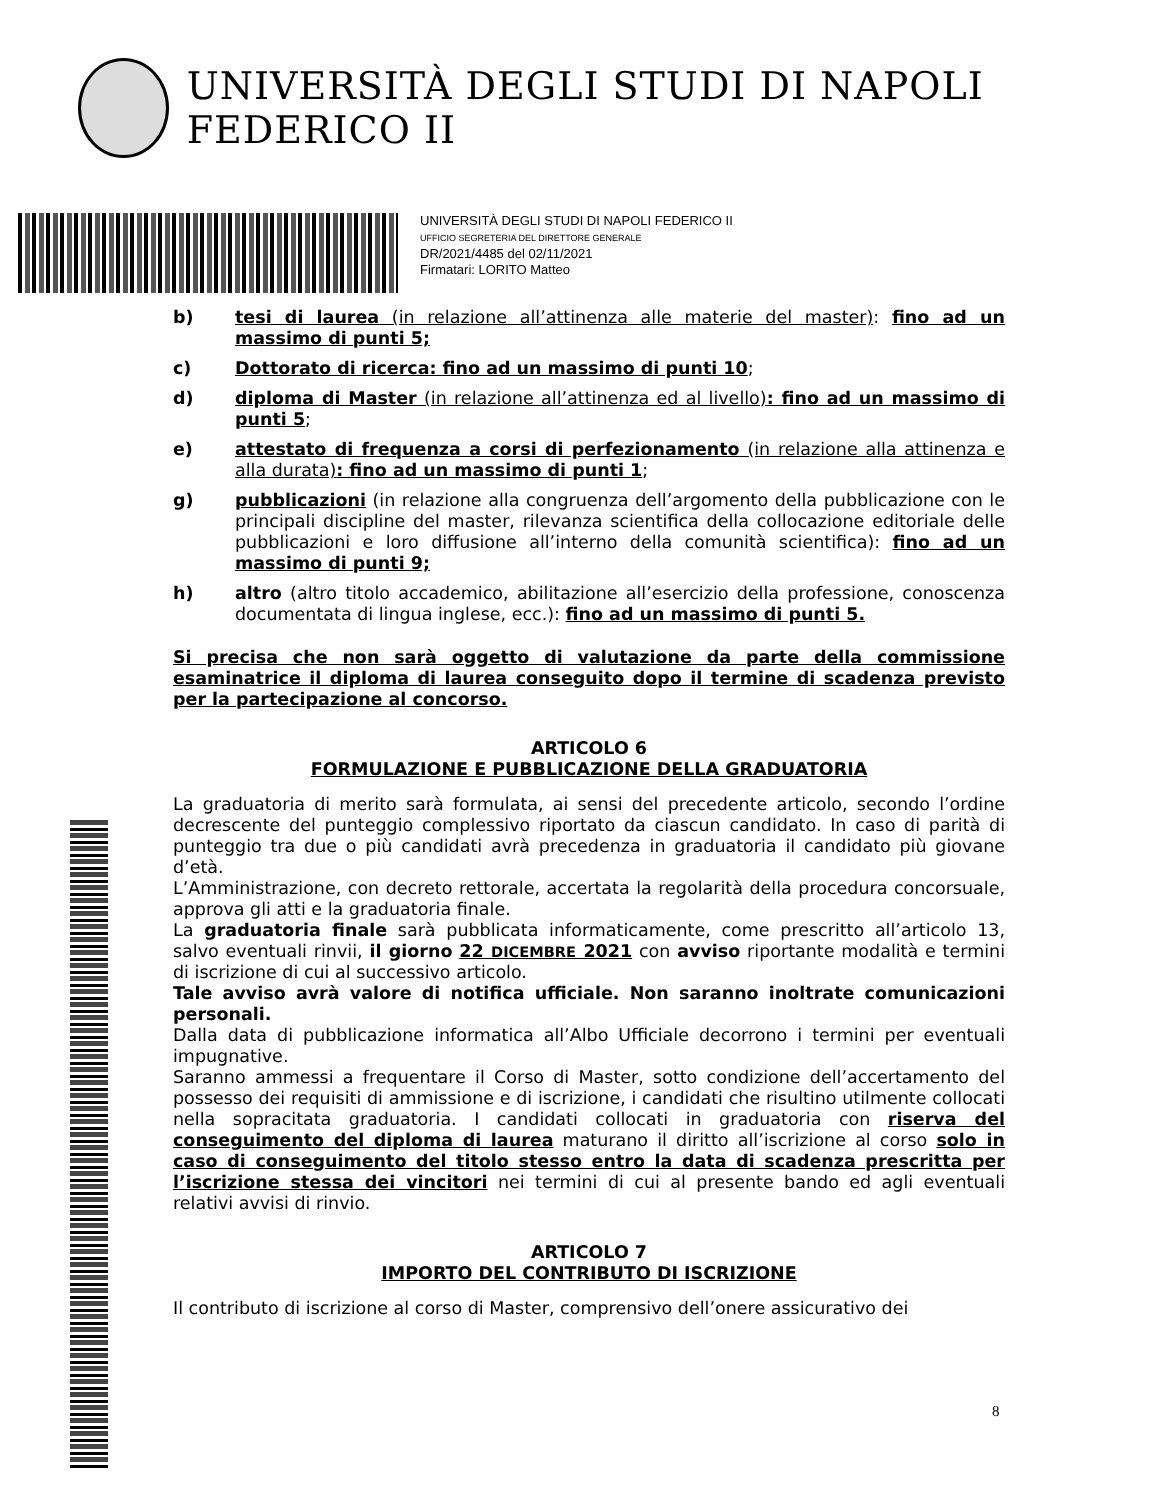UNIVERSITÀ DEGLI STUDI DI NAPOLI FEDERICO II
UNIVERSITÀ DEGLI STUDI DI NAPOLI FEDERICO II
UFFICIO SEGRETERIA DEL DIRETTORE GENERALE
DR/2021/4485 del 02/11/2021
Firmatari: LORITO Matteo
b) tesi di laurea (in relazione all’attinenza alle materie del master): fino ad un massimo di punti 5;
c) Dottorato di ricerca: fino ad un massimo di punti 10;
d) diploma di Master (in relazione all’attinenza ed al livello): fino ad un massimo di punti 5;
e) attestato di frequenza a corsi di perfezionamento (in relazione alla attinenza e alla durata): fino ad un massimo di punti 1;
g) pubblicazioni (in relazione alla congruenza dell’argomento della pubblicazione con le principali discipline del master, rilevanza scientifica della collocazione editoriale delle pubblicazioni e loro diffusione all’interno della comunità scientifica): fino ad un massimo di punti 9;
h) altro (altro titolo accademico, abilitazione all’esercizio della professione, conoscenza documentata di lingua inglese, ecc.): fino ad un massimo di punti 5.
Si precisa che non sarà oggetto di valutazione da parte della commissione esaminatrice il diploma di laurea conseguito dopo il termine di scadenza previsto per la partecipazione al concorso.
ARTICOLO 6
FORMULAZIONE E PUBBLICAZIONE DELLA GRADUATORIA
La graduatoria di merito sarà formulata, ai sensi del precedente articolo, secondo l’ordine decrescente del punteggio complessivo riportato da ciascun candidato. In caso di parità di punteggio tra due o più candidati avrà precedenza in graduatoria il candidato più giovane d’età.
L’Amministrazione, con decreto rettorale, accertata la regolarità della procedura concorsuale, approva gli atti e la graduatoria finale.
La graduatoria finale sarà pubblicata informaticamente, come prescritto all’articolo 13, salvo eventuali rinvii, il giorno 22 DICEMBRE 2021 con avviso riportante modalità e termini di iscrizione di cui al successivo articolo.
Tale avviso avrà valore di notifica ufficiale. Non saranno inoltrate comunicazioni personali.
Dalla data di pubblicazione informatica all’Albo Ufficiale decorrono i termini per eventuali impugnative.
Saranno ammessi a frequentare il Corso di Master, sotto condizione dell’accertamento del possesso dei requisiti di ammissione e di iscrizione, i candidati che risultino utilmente collocati nella sopracitata graduatoria. I candidati collocati in graduatoria con riserva del conseguimento del diploma di laurea maturano il diritto all’iscrizione al corso solo in caso di conseguimento del titolo stesso entro la data di scadenza prescritta per l’iscrizione stessa dei vincitori nei termini di cui al presente bando ed agli eventuali relativi avvisi di rinvio.
ARTICOLO 7
IMPORTO DEL CONTRIBUTO DI ISCRIZIONE
Il contributo di iscrizione al corso di Master, comprensivo dell’onere assicurativo dei
8